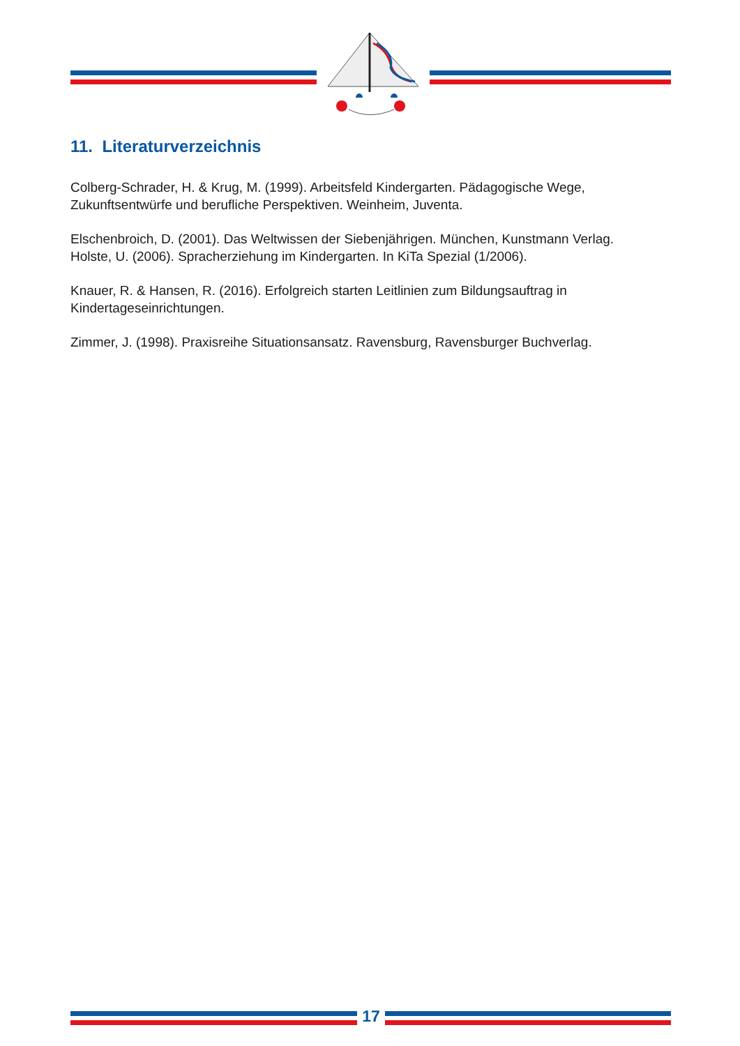11. Literaturverzeichnis
Colberg-Schrader, H. & Krug, M. (1999). Arbeitsfeld Kindergarten. Pädagogische Wege, Zukunftsentwürfe und berufliche Perspektiven. Weinheim, Juventa.
Elschenbroich, D. (2001). Das Weltwissen der Siebenjährigen. München, Kunstmann Verlag.
Holste, U. (2006). Spracherziehung im Kindergarten. In KiTa Spezial (1/2006).
Knauer, R. & Hansen, R. (2016). Erfolgreich starten Leitlinien zum Bildungsauftrag in Kindertageseinrichtungen.
Zimmer, J. (1998). Praxisreihe Situationsansatz. Ravensburg, Ravensburger Buchverlag.
17